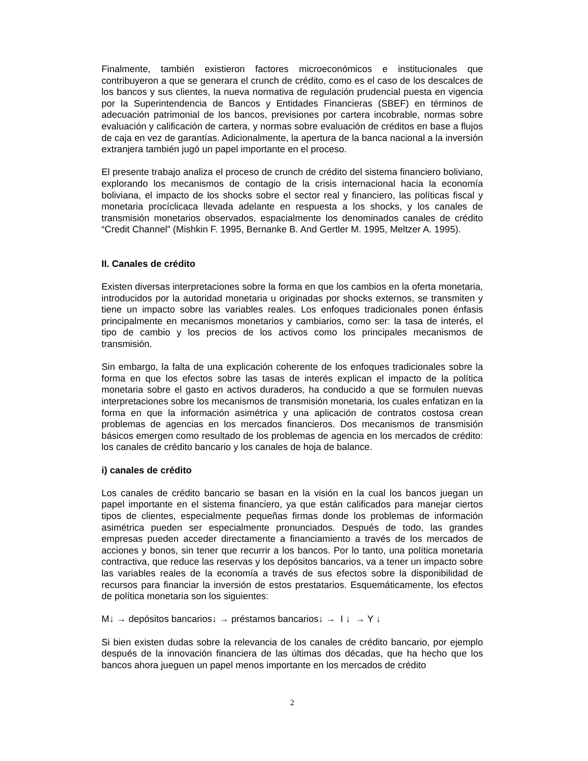Finalmente, también existieron factores microeconómicos e institucionales que contribuyeron a que se generara el crunch de crédito, como es el caso de los descalces de los bancos y sus clientes, la nueva normativa de regulación prudencial puesta en vigencia por la Superintendencia de Bancos y Entidades Financieras (SBEF) en términos de adecuación patrimonial de los bancos, previsiones por cartera incobrable, normas sobre evaluación y calificación de cartera, y normas sobre evaluación de créditos en base a flujos de caja en vez de garantías. Adicionalmente, la apertura de la banca nacional a la inversión extranjera también jugó un papel importante en el proceso.
El presente trabajo analiza el proceso de crunch de crédito del sistema financiero boliviano, explorando los mecanismos de contagio de la crisis internacional hacia la economía boliviana, el impacto de los shocks sobre el sector real y financiero, las políticas fiscal y monetaria procíclicaca llevada adelante en respuesta a los shocks, y los canales de transmisión monetarios observados, espacialmente los denominados canales de crédito “Credit Channel” (Mishkin F. 1995, Bernanke B. And Gertler M. 1995, Meltzer A. 1995).
II. Canales de crédito
Existen diversas interpretaciones sobre la forma en que los cambios en la oferta monetaria, introducidos por la autoridad monetaria u originadas por shocks externos, se transmiten y tiene un impacto sobre las variables reales. Los enfoques tradicionales ponen énfasis principalmente en mecanismos monetarios y cambiarios, como ser: la tasa de interés, el tipo de cambio y los precios de los activos como los principales mecanismos de transmisión.
Sin embargo, la falta de una explicación coherente de los enfoques tradicionales sobre la forma en que los efectos sobre las tasas de interés explican el impacto de la política monetaria sobre el gasto en activos duraderos, ha conducido a que se formulen nuevas interpretaciones sobre los mecanismos de transmisión monetaria, los cuales enfatizan en la forma en que la información asimétrica y una aplicación de contratos costosa crean problemas de agencias en los mercados financieros. Dos mecanismos de transmisión básicos emergen como resultado de los problemas de agencia en los mercados de crédito: los canales de crédito bancario y los canales de hoja de balance.
i) canales de crédito
Los canales de crédito bancario se basan en la visión en la cual los bancos juegan un papel importante en el sistema financiero, ya que están calificados para manejar ciertos tipos de clientes, especialmente pequeñas firmas donde los problemas de información asimétrica pueden ser especialmente pronunciados. Después de todo, las grandes empresas pueden acceder directamente a financiamiento a través de los mercados de acciones y bonos, sin tener que recurrir a los bancos. Por lo tanto, una política monetaria contractiva, que reduce las reservas y los depósitos bancarios, va a tener un impacto sobre las variables reales de la economía a través de sus efectos sobre la disponibilidad de recursos para financiar la inversión de estos prestatarios. Esquemáticamente, los efectos de política monetaria son los siguientes:
M↓ → depósitos bancarios↓ → préstamos bancarios↓ → I ↓ → Y ↓
Si bien existen dudas sobre la relevancia de los canales de crédito bancario, por ejemplo después de la innovación financiera de las últimas dos décadas, que ha hecho que los bancos ahora jueguen un papel menos importante en los mercados de crédito
2